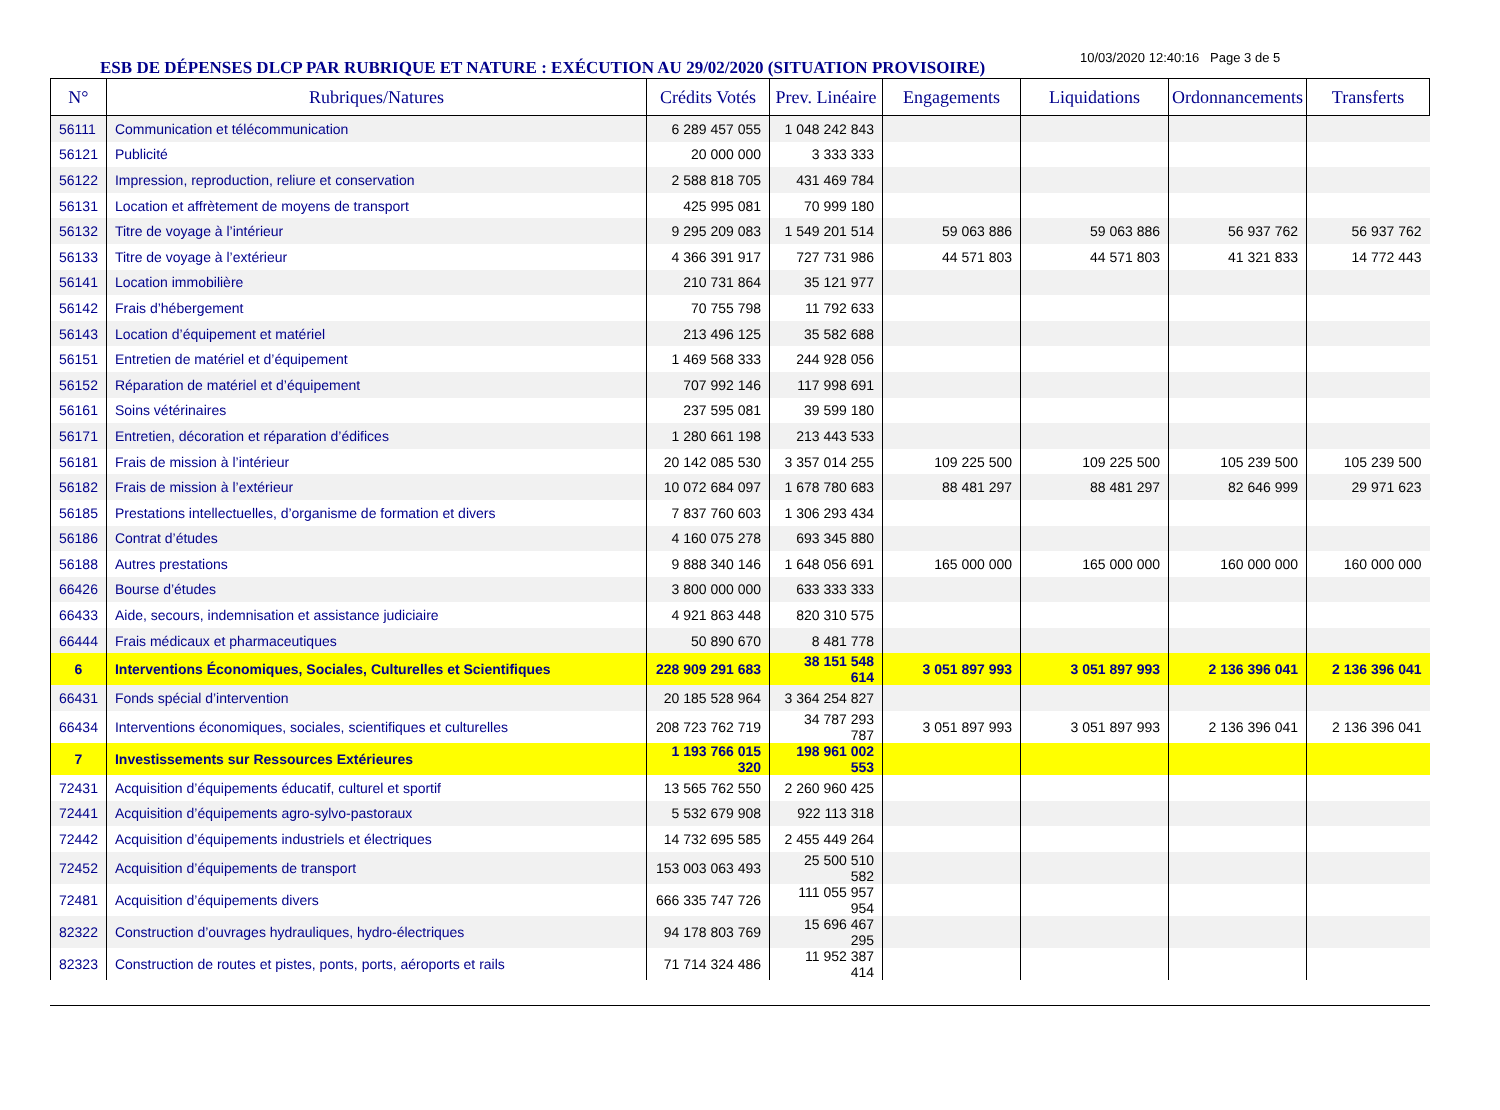ESB DE DÉPENSES DLCP PAR RUBRIQUE ET NATURE : EXÉCUTION AU 29/02/2020 (SITUATION PROVISOIRE)
10/03/2020 12:40:16 Page 3 de 5
| N° | Rubriques/Natures | Crédits Votés | Prev. Linéaire | Engagements | Liquidations | Ordonnancements | Transferts |
| --- | --- | --- | --- | --- | --- | --- | --- |
| 56111 | Communication et télécommunication | 6 289 457 055 | 1 048 242 843 | | | | |
| 56121 | Publicité | 20 000 000 | 3 333 333 | | | | |
| 56122 | Impression, reproduction, reliure et conservation | 2 588 818 705 | 431 469 784 | | | | |
| 56131 | Location et affrètement de moyens de transport | 425 995 081 | 70 999 180 | | | | |
| 56132 | Titre de voyage à l’intérieur | 9 295 209 083 | 1 549 201 514 | 59 063 886 | 59 063 886 | 56 937 762 | 56 937 762 |
| 56133 | Titre de voyage à l’extérieur | 4 366 391 917 | 727 731 986 | 44 571 803 | 44 571 803 | 41 321 833 | 14 772 443 |
| 56141 | Location immobilière | 210 731 864 | 35 121 977 | | | | |
| 56142 | Frais d’hébergement | 70 755 798 | 11 792 633 | | | | |
| 56143 | Location d’équipement et matériel | 213 496 125 | 35 582 688 | | | | |
| 56151 | Entretien de matériel et d’équipement | 1 469 568 333 | 244 928 056 | | | | |
| 56152 | Réparation de matériel et d’équipement | 707 992 146 | 117 998 691 | | | | |
| 56161 | Soins vétérinaires | 237 595 081 | 39 599 180 | | | | |
| 56171 | Entretien, décoration et réparation d’édifices | 1 280 661 198 | 213 443 533 | | | | |
| 56181 | Frais de mission à l’intérieur | 20 142 085 530 | 3 357 014 255 | 109 225 500 | 109 225 500 | 105 239 500 | 105 239 500 |
| 56182 | Frais de mission à l’extérieur | 10 072 684 097 | 1 678 780 683 | 88 481 297 | 88 481 297 | 82 646 999 | 29 971 623 |
| 56185 | Prestations intellectuelles, d’organisme de formation et divers | 7 837 760 603 | 1 306 293 434 | | | | |
| 56186 | Contrat d’études | 4 160 075 278 | 693 345 880 | | | | |
| 56188 | Autres prestations | 9 888 340 146 | 1 648 056 691 | 165 000 000 | 165 000 000 | 160 000 000 | 160 000 000 |
| 66426 | Bourse d’études | 3 800 000 000 | 633 333 333 | | | | |
| 66433 | Aide, secours, indemnisation et assistance judiciaire | 4 921 863 448 | 820 310 575 | | | | |
| 66444 | Frais médicaux et pharmaceutiques | 50 890 670 | 8 481 778 | | | | |
| 6 | Interventions Économiques, Sociales, Culturelles et Scientifiques | 228 909 291 683 | 38 151 548 614 | 3 051 897 993 | 3 051 897 993 | 2 136 396 041 | 2 136 396 041 |
| 66431 | Fonds spécial d’intervention | 20 185 528 964 | 3 364 254 827 | | | | |
| 66434 | Interventions économiques, sociales, scientifiques et culturelles | 208 723 762 719 | 34 787 293 787 | 3 051 897 993 | 3 051 897 993 | 2 136 396 041 | 2 136 396 041 |
| 7 | Investissements sur Ressources Extérieures | 1 193 766 015 320 | 198 961 002 553 | | | | |
| 72431 | Acquisition d’équipements éducatif, culturel et sportif | 13 565 762 550 | 2 260 960 425 | | | | |
| 72441 | Acquisition d’équipements agro-sylvo-pastoraux | 5 532 679 908 | 922 113 318 | | | | |
| 72442 | Acquisition d’équipements industriels et électriques | 14 732 695 585 | 2 455 449 264 | | | | |
| 72452 | Acquisition d’équipements de transport | 153 003 063 493 | 25 500 510 582 | | | | |
| 72481 | Acquisition d’équipements divers | 666 335 747 726 | 111 055 957 954 | | | | |
| 82322 | Construction d’ouvrages hydrauliques, hydro-électriques | 94 178 803 769 | 15 696 467 295 | | | | |
| 82323 | Construction de routes et pistes, ponts, ports, aéroports et rails | 71 714 324 486 | 11 952 387 414 | | | | |